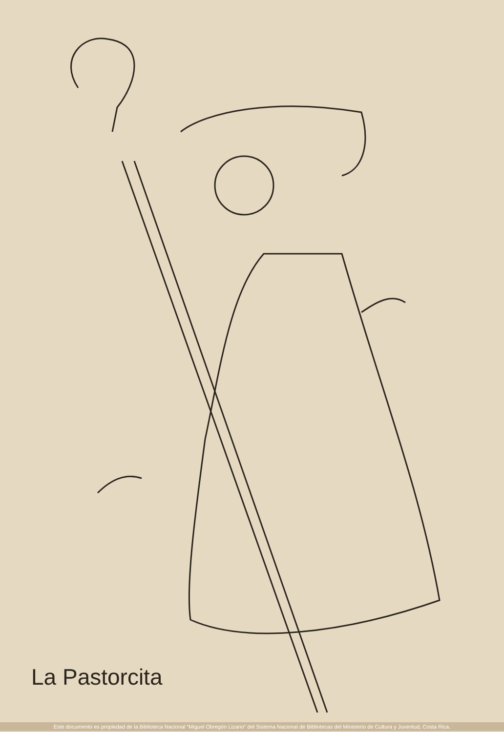La Pastorcita
Este documento es propiedad de la Biblioteca Nacional “Miguel Obregón Lizano” del Sistema Nacional de Bibliotecas del Ministerio de Cultura y Juventud, Costa Rica.